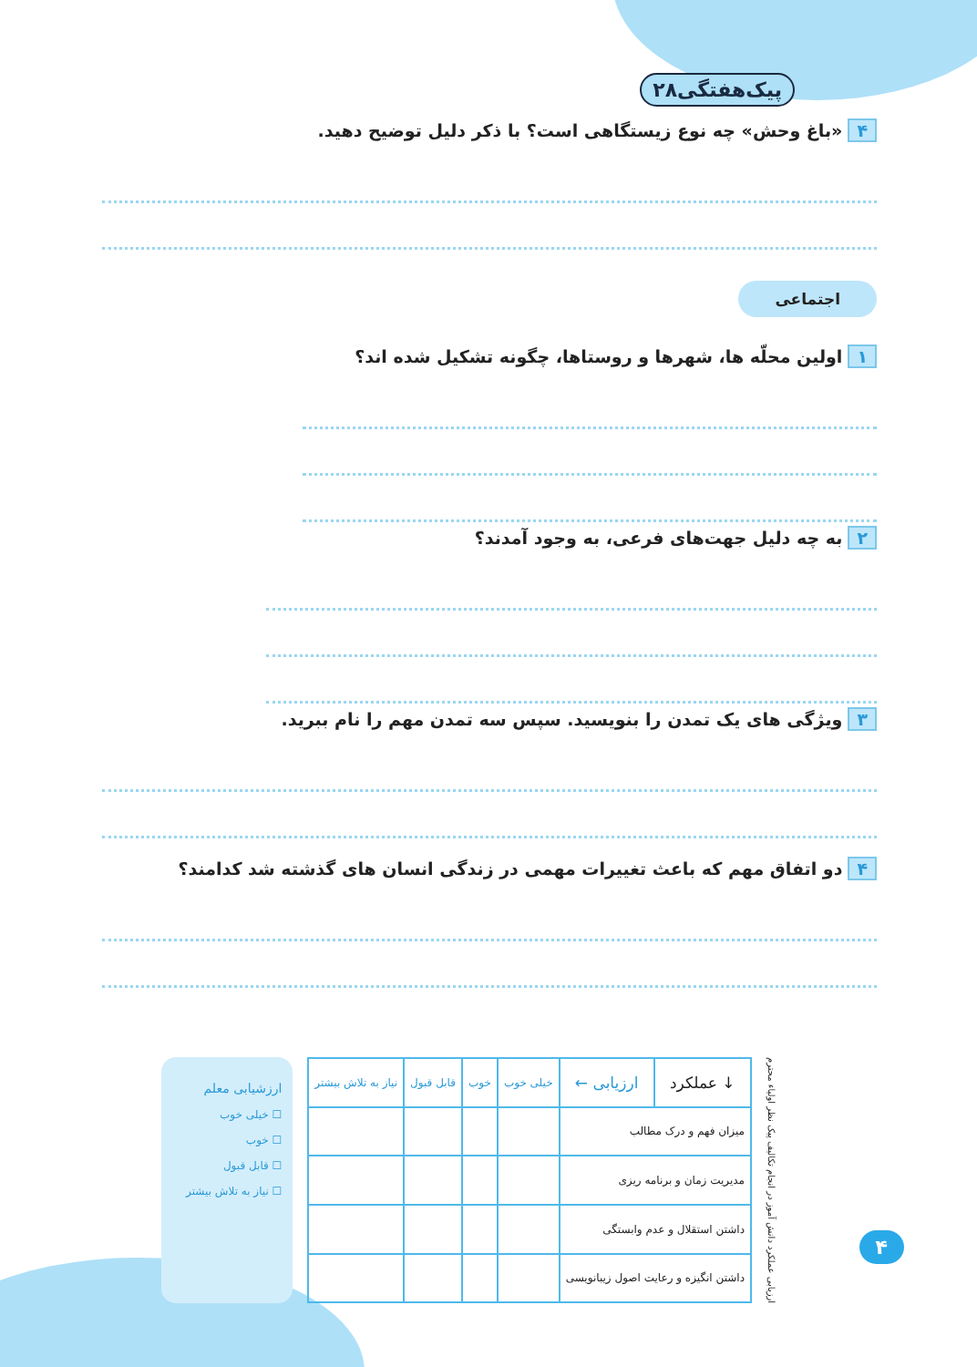پیک‌هفتگی۲۸
۴ «باغ وحش» چه نوع زیستگاهی است؟ با ذکر دلیل توضیح دهید.
اجتماعی
۱ اولین محلّه ها، شهرها و روستاها، چگونه تشکیل شده اند؟
۲ به چه دلیل جهت‌های فرعی، به وجود آمدند؟
۳ ویژگی های یک تمدن را بنویسید. سپس سه تمدن مهم را نام ببرید.
۴ دو اتفاق مهم که باعث تغییرات مهمی در زندگی انسان های گذشته شد کدامند؟
ارزیابی عملکرد دانش آموز در انجام تکالیف پیک نظر اولیاء محترم
| ↓ عملکرد | ارزیابی ← | خیلی خوب | خوب | قابل قبول | نیاز به تلاش بیشتر |
| --- | --- | --- | --- | --- | --- |
| میزان فهم و درک مطالب | | | | | |
| مدیریت زمان و برنامه ریزی | | | | | |
| داشتن استقلال و عدم وابستگی | | | | | |
| داشتن انگیزه و رعایت اصول زیبانویسی | | | | | |
ارزشیابی معلم
☐ خیلی خوب
☐ خوب
☐ قابل قبول
☐ نیاز به تلاش بیشتر
۴